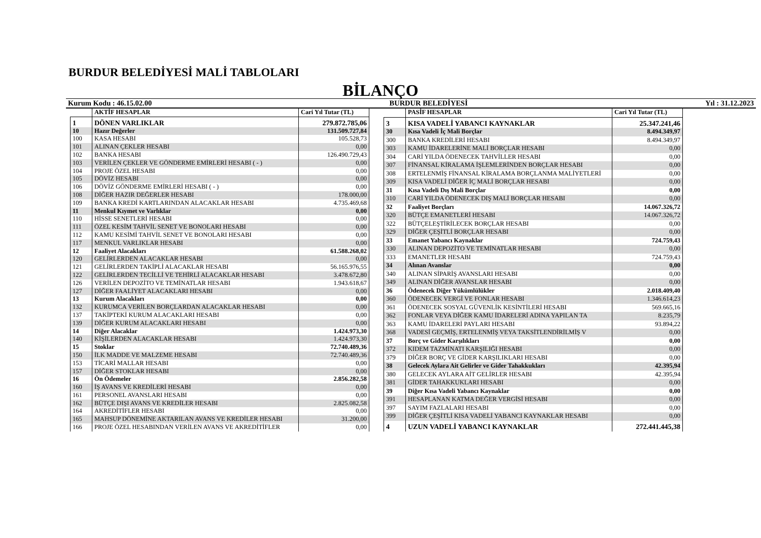BURDUR BELEDİYESİ MALİ TABLOLARI
BİLANÇO
Kurum Kodu : 46.15.02.00 BURDUR BELEDİYESİ Yıl : 31.12.2023
| | AKTİF HESAPLAR | Cari Yıl Tutar (TL) |
| --- | --- | --- |
| 1 | DÖNEN VARLIKLAR | 279.872.785,06 |
| 10 | Hazır Değerler | 131.509.727,84 |
| 100 | KASA HESABI | 105.528,73 |
| 101 | ALINAN ÇEKLER HESABI | 0,00 |
| 102 | BANKA HESABI | 126.490.729,43 |
| 103 | VERİLEN ÇEKLER VE GÖNDERME EMİRLERİ HESABI ( - ) | 0,00 |
| 104 | PROJE ÖZEL HESABI | 0,00 |
| 105 | DÖVİZ HESABI | 0,00 |
| 106 | DÖVİZ GÖNDERME EMİRLERİ HESABI ( - ) | 0,00 |
| 108 | DİĞER HAZIR DEĞERLER HESABI | 178.000,00 |
| 109 | BANKA KREDİ KARTLARINDAN ALACAKLAR HESABI | 4.735.469,68 |
| 11 | Menkul Kıymet ve Varlıklar | 0,00 |
| 110 | HİSSE SENETLERİ HESABI | 0,00 |
| 111 | ÖZEL KESİM TAHVİL SENET VE BONOLARI HESABI | 0,00 |
| 112 | KAMU KESİMİ TAHVİL SENET VE BONOLARI HESABI | 0,00 |
| 117 | MENKUL VARLIKLAR HESABI | 0,00 |
| 12 | Faaliyet Alacakları | 61.588.268,02 |
| 120 | GELİRLERDEN ALACAKLAR HESABI | 0,00 |
| 121 | GELİRLERDEN TAKİPLİ ALACAKLAR HESABI | 56.165.976,55 |
| 122 | GELİRLERDEN TECİLLİ VE TEHİRLİ ALACAKLAR HESABI | 3.478.672,80 |
| 126 | VERİLEN DEPOZİTO VE TEMİNATLAR HESABI | 1.943.618,67 |
| 127 | DİĞER FAALİYET ALACAKLARI HESABI | 0,00 |
| 13 | Kurum Alacakları | 0,00 |
| 132 | KURUMCA VERİLEN BORÇLARDAN ALACAKLAR HESABI | 0,00 |
| 137 | TAKİPTEKİ KURUM ALACAKLARI HESABI | 0,00 |
| 139 | DİĞER KURUM ALACAKLARI HESABI | 0,00 |
| 14 | Diğer Alacaklar | 1.424.973,30 |
| 140 | KİŞİLERDEN ALACAKLAR HESABI | 1.424.973,30 |
| 15 | Stoklar | 72.740.489,36 |
| 150 | İLK MADDE VE MALZEME HESABI | 72.740.489,36 |
| 153 | TİCARİ MALLAR HESABI | 0,00 |
| 157 | DİĞER STOKLAR HESABI | 0,00 |
| 16 | Ön Ödemeler | 2.856.282,58 |
| 160 | İŞ AVANS VE KREDİLERİ HESABI | 0,00 |
| 161 | PERSONEL AVANSLARI HESABI | 0,00 |
| 162 | BÜTÇE DIŞI AVANS VE KREDİLER HESABI | 2.825.082,58 |
| 164 | AKREDİTİFLER HESABI | 0,00 |
| 165 | MAHSUP DÖNEMİNE AKTARILAN AVANS VE KREDİLER HESABI | 31.200,00 |
| 166 | PROJE ÖZEL HESABINDAN VERİLEN AVANS VE AKREDİTİFLER | 0,00 |
| | PASİF HESAPLAR | Cari Yıl Tutar (TL) |
| --- | --- | --- |
| 3 | KISA VADELİ YABANCI KAYNAKLAR | 25.347.241,46 |
| 30 | Kısa Vadeli İç Mali Borçlar | 8.494.349,97 |
| 300 | BANKA KREDİLERİ HESABI | 8.494.349,97 |
| 303 | KAMU İDARELERİNE MALİ BORÇLAR HESABI | 0,00 |
| 304 | CARİ YILDA ÖDENECEK TAHVİLLER HESABI | 0,00 |
| 307 | FİNANSAL KİRALAMA İŞLEMLERİNDEN BORÇLAR HESABI | 0,00 |
| 308 | ERTELENMİŞ FİNANSAL KİRALAMA BORÇLANMA MALİYETLERİ | 0,00 |
| 309 | KISA VADELİ DİĞER İÇ MALİ BORÇLAR HESABI | 0,00 |
| 31 | Kısa Vadeli Dış Mali Borçlar | 0,00 |
| 310 | CARİ YILDA ÖDENECEK DIŞ MALİ BORÇLAR HESABI | 0,00 |
| 32 | Faaliyet Borçları | 14.067.326,72 |
| 320 | BÜTÇE EMANETLERİ HESABI | 14.067.326,72 |
| 322 | BÜTÇELEŞTİRİLECEK BORÇLAR HESABI | 0,00 |
| 329 | DİĞER ÇEŞİTLİ BORÇLAR HESABI | 0,00 |
| 33 | Emanet Yabancı Kaynaklar | 724.759,43 |
| 330 | ALINAN DEPOZİTO VE TEMİNATLAR HESABI | 0,00 |
| 333 | EMANETLER HESABI | 724.759,43 |
| 34 | Alınan Avanslar | 0,00 |
| 340 | ALINAN SİPARİŞ AVANSLARI HESABI | 0,00 |
| 349 | ALINAN DİĞER AVANSLAR HESABI | 0,00 |
| 36 | Ödenecek Diğer Yükümlülükler | 2.018.409,40 |
| 360 | ÖDENECEK VERGİ VE FONLAR HESABI | 1.346.614,23 |
| 361 | ÖDENECEK SOSYAL GÜVENLİK KESİNTİLERİ HESABI | 569.665,16 |
| 362 | FONLAR VEYA DİĞER KAMU İDARELERİ ADINA YAPILAN TA | 8.235,79 |
| 363 | KAMU İDARELERİ PAYLARI HESABI | 93.894,22 |
| 368 | VADESİ GEÇMİŞ, ERTELENMİŞ VEYA TAKSİTLENDİRİLMİŞ V | 0,00 |
| 37 | Borç ve Gider Karşılıkları | 0,00 |
| 372 | KIDEM TAZMİNATI KARŞILIĞI HESABI | 0,00 |
| 379 | DİĞER BORÇ VE GİDER KARŞILIKLARI HESABI | 0,00 |
| 38 | Gelecek Aylara Ait Gelirler ve Gider Tahakkukları | 42.395,94 |
| 380 | GELECEK AYLARA AİT GELİRLER HESABI | 42.395,94 |
| 381 | GİDER TAHAKKUKLARI HESABI | 0,00 |
| 39 | Diğer Kısa Vadeli Yabancı Kaynaklar | 0,00 |
| 391 | HESAPLANAN KATMA DEĞER VERGİSİ HESABI | 0,00 |
| 397 | SAYIM FAZLALARI HESABI | 0,00 |
| 399 | DİĞER ÇEŞİTLİ KISA VADELİ YABANCI KAYNAKLAR HESABI | 0,00 |
| 4 | UZUN VADELİ YABANCI KAYNAKLAR | 272.441.445,38 |